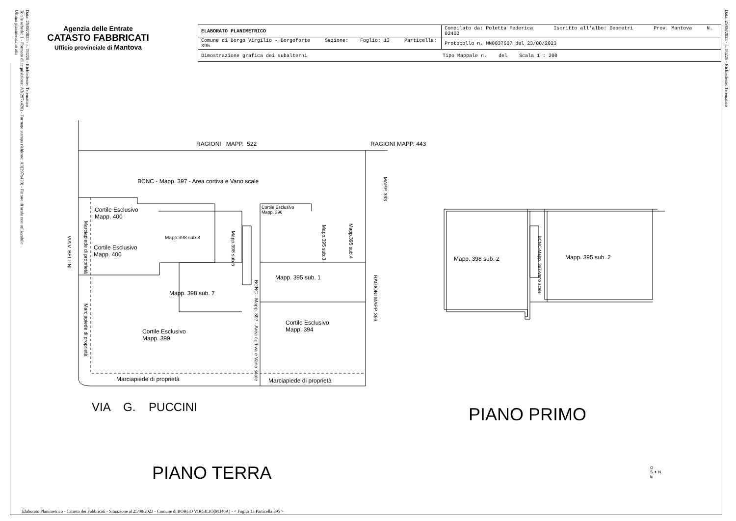Data: 25/08/2023 - n. T6226 - Richiedente: Telematico
Totale schede: 1 - Formato di acquisizione: A3(297x420) - Formato stampa richiesto: A3(297x420) - Fattore di scala non utilizzabile
Ultima planimetria in atti
Data: 25/08/2023 - n. T6226 - Richiedente: Telematico
Agenzia delle Entrate
CATASTO FABBRICATI
Ufficio provinciale di Mantova
| ELABORATO PLANIMETRICO | Compilato da: Poletta Federica Iscritto all'albo: Geometri Prov. Mantova N. 02402 | |
| Comune di Borgo Virgilio - Borgoforte Sezione: Foglio: 13 Particella: 395 | | Protocollo n. MN0037607 del 23/08/2023 |
| Dimostrazione grafica dei subalterni Tipo Mappale n. del Scala 1 : 200 | | |
RAGIONI MAPP. 522 RAGIONI MAPP. 443
BCNC - Mapp. 397 - Area cortiva e Vano scale
Cortile Esclusivo
Mapp. 400
Mapp.398 sub.8
Cortile Esclusivo
Mapp. 400
Mapp. 398 sub. 7
Cortile Esclusivo
Mapp. 399
Cortile Esclusivo
Mapp. 396
Mapp. 395 sub. 1
Cortile Esclusivo
Mapp. 394
Marciapiede di proprietà Marciapiede di proprietà
Mapp.398 sub.5
Mapp.395 sub.3
Mapp.395 sub.4
BCNC - Mapp. 397 - Area cortiva e Vano scale
Marciapiede di proprietà
Marciapiede di proprietà
VIA V. BELLINI
MAPP. 393
RAGIONI MAPP. 393
Mapp. 398 sub. 2 Mapp. 395 sub. 2
BCNC-Mapp. 397-Vano scale
VIA G. PUCCINI PIANO PRIMO
PIANO TERRA
O
S ✦ N
E
Elaborato Planimetrico - Catasto dei Fabbricati - Situazione al 25/08/2023 - Comune di BORGO VIRGILIO(M340A) - < Foglio 13 Particella 395 >